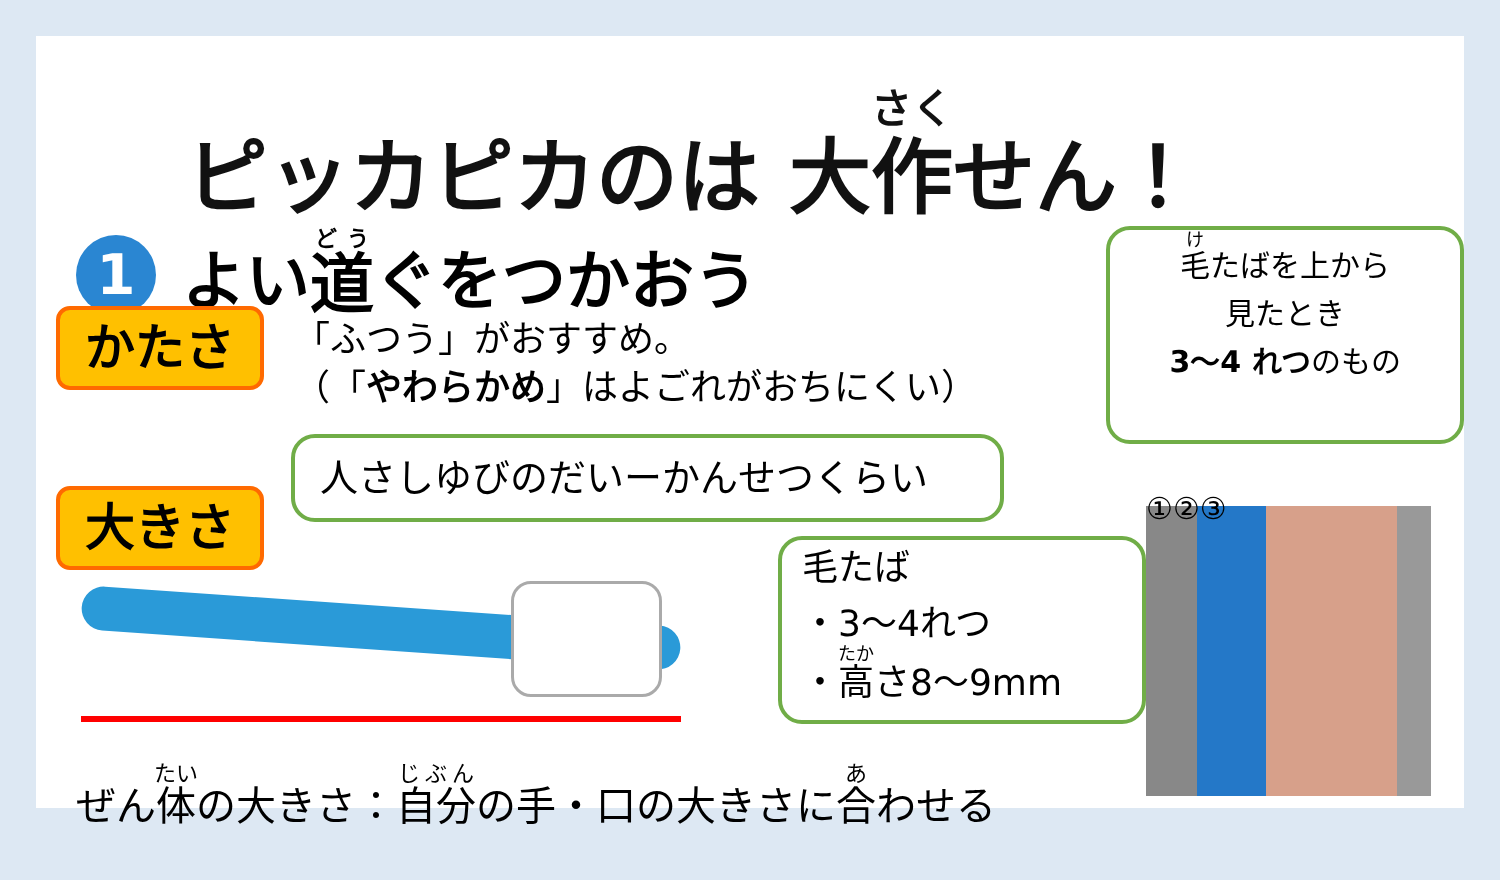ピッカピカのは 大作せん！
1
よい 道 ぐをつかおう
かたさ
「ふつう」がおすすめ。
（「やわらかめ」はよごれがおちにくい）
大きさ
人さしゆびのだいーかんせつくらい
毛たば
・3～4れつ
・高さ8～9mm
ぜん体の大きさ：自分の手・口の大きさに合わせる
毛たばを上から
見たとき
3～4 れつのもの
①②③